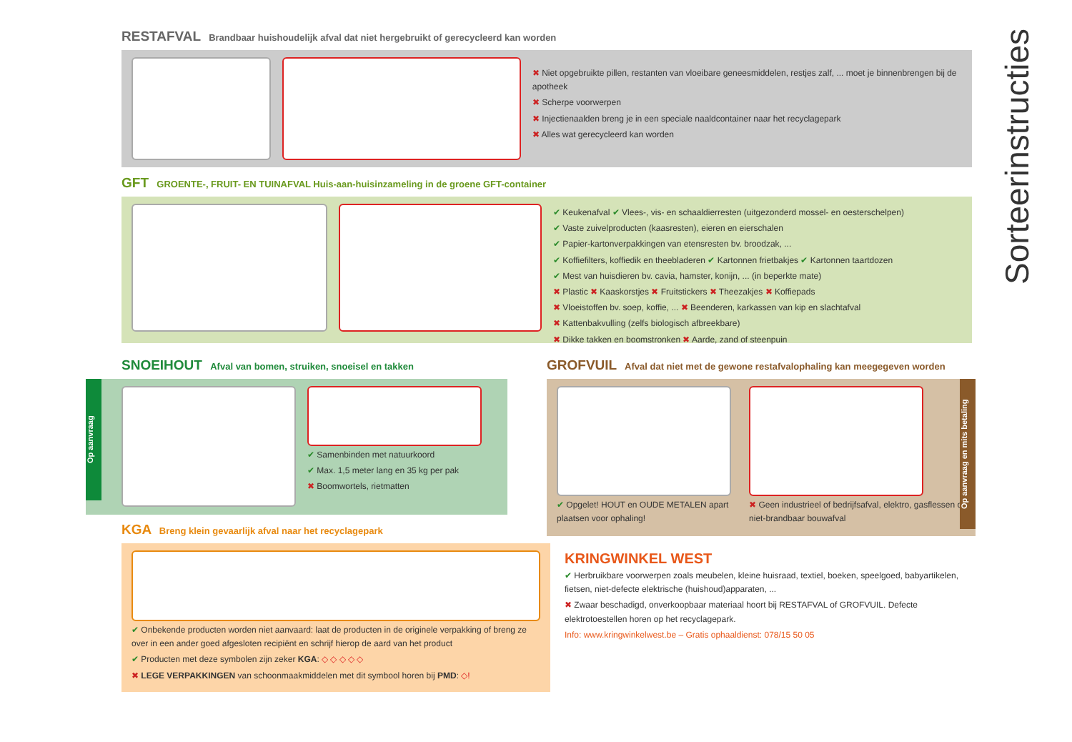RESTAFVAL Brandbaar huishoudelijk afval dat niet hergebruikt of gerecycleerd kan worden
✖ Niet opgebruikte pillen, restanten van vloeibare geneesmiddelen, restjes zalf, ... moet je binnenbrengen bij de apotheek
✖ Scherpe voorwerpen
✖ Injectienaalden breng je in een speciale naaldcontainer naar het recyclagepark
✖ Alles wat gerecycleerd kan worden
GFT GROENTE-, FRUIT- EN TUINAFVAL Huis-aan-huisinzameling in de groene GFT-container
✔ Keukenafval ✔ Vlees-, vis- en schaaldierresten (uitgezonderd mossel- en oesterschelpen)
✔ Vaste zuivelproducten (kaasresten), eieren en eierschalen
✔ Papier-kartonverpakkingen van etensresten bv. broodzak, ...
✔ Koffiefilters, koffiedik en theebladeren ✔ Kartonnen frietbakjes ✔ Kartonnen taartdozen
✔ Mest van huisdieren bv. cavia, hamster, konijn, ... (in beperkte mate)
✖ Plastic ✖ Kaaskorstjes ✖ Fruitstickers ✖ Theezakjes ✖ Koffiepads
✖ Vloeistoffen bv. soep, koffie, ... ✖ Beenderen, karkassen van kip en slachtafval
✖ Kattenbakvulling (zelfs biologisch afbreekbare)
✖ Dikke takken en boomstronken ✖ Aarde, zand of steenpuin
SNOEIHOUT Afval van bomen, struiken, snoeisel en takken
Op aanvraag
✔ Samenbinden met natuurkoord
✔ Max. 1,5 meter lang en 35 kg per pak
✖ Boomwortels, rietmatten
GROFVUIL Afval dat niet met de gewone restafvalophaling kan meegegeven worden
✔ Opgelet! HOUT en OUDE METALEN apart plaatsen voor ophaling!
✖ Geen industrieel of bedrijfsafval, elektro, gasflessen of niet-brandbaar bouwafval
Op aanvraag en mits betaling
KGA Breng klein gevaarlijk afval naar het recyclagepark
✔ Onbekende producten worden niet aanvaard: laat de producten in de originele verpakking of breng ze over in een ander goed afgesloten recipiënt en schrijf hierop de aard van het product
✔ Producten met deze symbolen zijn zeker KGA: ◇ ◇ ◇ ◇ ◇
✖ LEGE VERPAKKINGEN van schoonmaakmiddelen met dit symbool horen bij PMD: ◇!
KRINGWINKEL WEST
✔ Herbruikbare voorwerpen zoals meubelen, kleine huisraad, textiel, boeken, speelgoed, babyartikelen, fietsen, niet-defecte elektrische (huishoud)apparaten, ...
✖ Zwaar beschadigd, onverkoopbaar materiaal hoort bij RESTAFVAL of GROFVUIL. Defecte elektrotoestellen horen op het recyclagepark.
Info: www.kringwinkelwest.be – Gratis ophaaldienst: 078/15 50 05
Sorteerinstructies